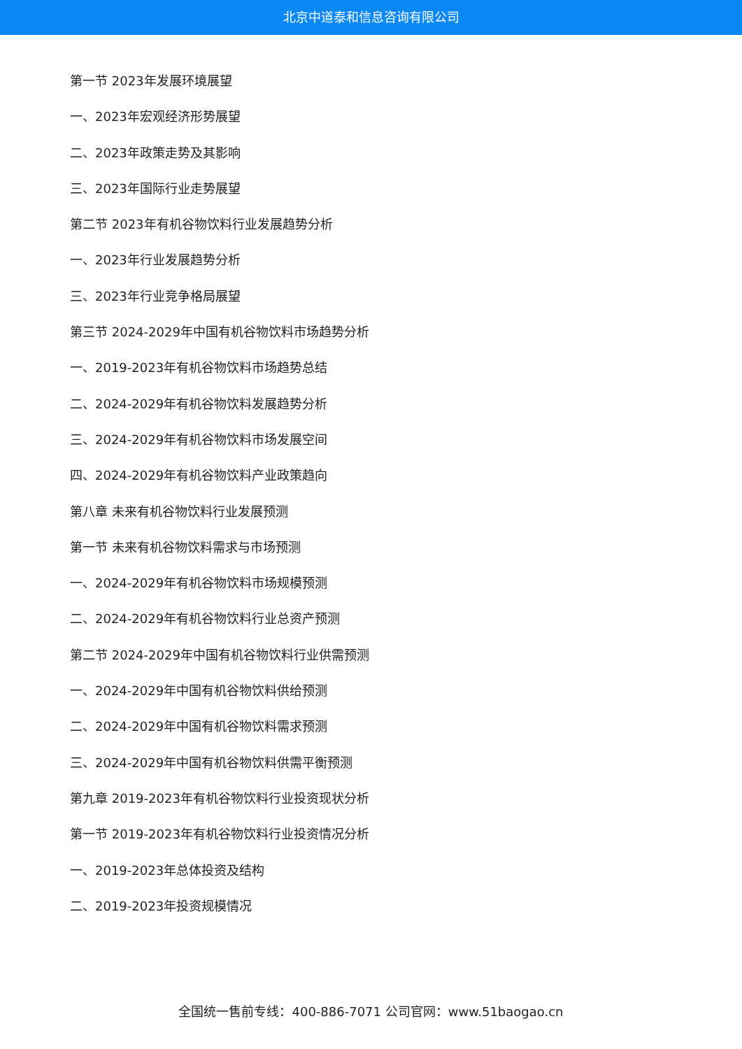北京中道泰和信息咨询有限公司
第一节 2023年发展环境展望
一、2023年宏观经济形势展望
二、2023年政策走势及其影响
三、2023年国际行业走势展望
第二节 2023年有机谷物饮料行业发展趋势分析
一、2023年行业发展趋势分析
三、2023年行业竞争格局展望
第三节 2024-2029年中国有机谷物饮料市场趋势分析
一、2019-2023年有机谷物饮料市场趋势总结
二、2024-2029年有机谷物饮料发展趋势分析
三、2024-2029年有机谷物饮料市场发展空间
四、2024-2029年有机谷物饮料产业政策趋向
第八章 未来有机谷物饮料行业发展预测
第一节 未来有机谷物饮料需求与市场预测
一、2024-2029年有机谷物饮料市场规模预测
二、2024-2029年有机谷物饮料行业总资产预测
第二节 2024-2029年中国有机谷物饮料行业供需预测
一、2024-2029年中国有机谷物饮料供给预测
二、2024-2029年中国有机谷物饮料需求预测
三、2024-2029年中国有机谷物饮料供需平衡预测
第九章 2019-2023年有机谷物饮料行业投资现状分析
第一节 2019-2023年有机谷物饮料行业投资情况分析
一、2019-2023年总体投资及结构
二、2019-2023年投资规模情况
全国统一售前专线：400-886-7071 公司官网：www.51baogao.cn